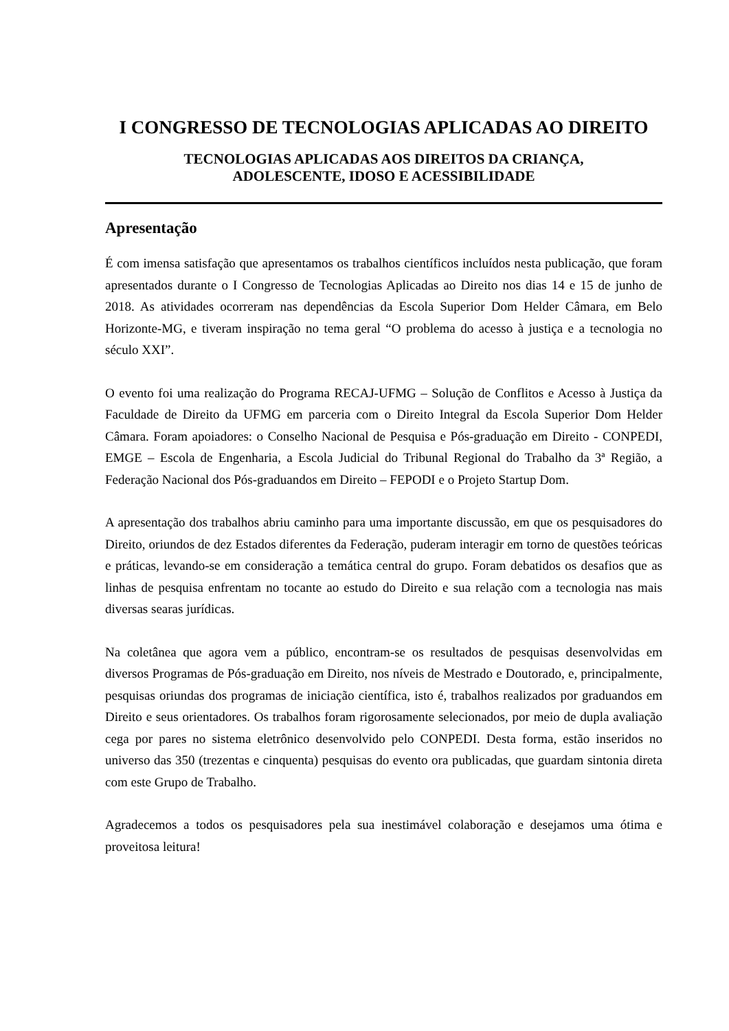I CONGRESSO DE TECNOLOGIAS APLICADAS AO DIREITO
TECNOLOGIAS APLICADAS AOS DIREITOS DA CRIANÇA,
ADOLESCENTE, IDOSO E ACESSIBILIDADE
Apresentação
É com imensa satisfação que apresentamos os trabalhos científicos incluídos nesta publicação, que foram apresentados durante o I Congresso de Tecnologias Aplicadas ao Direito nos dias 14 e 15 de junho de 2018. As atividades ocorreram nas dependências da Escola Superior Dom Helder Câmara, em Belo Horizonte-MG, e tiveram inspiração no tema geral “O problema do acesso à justiça e a tecnologia no século XXI”.
O evento foi uma realização do Programa RECAJ-UFMG – Solução de Conflitos e Acesso à Justiça da Faculdade de Direito da UFMG em parceria com o Direito Integral da Escola Superior Dom Helder Câmara. Foram apoiadores: o Conselho Nacional de Pesquisa e Pós-graduação em Direito - CONPEDI, EMGE – Escola de Engenharia, a Escola Judicial do Tribunal Regional do Trabalho da 3ª Região, a Federação Nacional dos Pós-graduandos em Direito – FEPODI e o Projeto Startup Dom.
A apresentação dos trabalhos abriu caminho para uma importante discussão, em que os pesquisadores do Direito, oriundos de dez Estados diferentes da Federação, puderam interagir em torno de questões teóricas e práticas, levando-se em consideração a temática central do grupo. Foram debatidos os desafios que as linhas de pesquisa enfrentam no tocante ao estudo do Direito e sua relação com a tecnologia nas mais diversas searas jurídicas.
Na coletânea que agora vem a público, encontram-se os resultados de pesquisas desenvolvidas em diversos Programas de Pós-graduação em Direito, nos níveis de Mestrado e Doutorado, e, principalmente, pesquisas oriundas dos programas de iniciação científica, isto é, trabalhos realizados por graduandos em Direito e seus orientadores. Os trabalhos foram rigorosamente selecionados, por meio de dupla avaliação cega por pares no sistema eletrônico desenvolvido pelo CONPEDI. Desta forma, estão inseridos no universo das 350 (trezentas e cinquenta) pesquisas do evento ora publicadas, que guardam sintonia direta com este Grupo de Trabalho.
Agradecemos a todos os pesquisadores pela sua inestimável colaboração e desejamos uma ótima e proveitosa leitura!